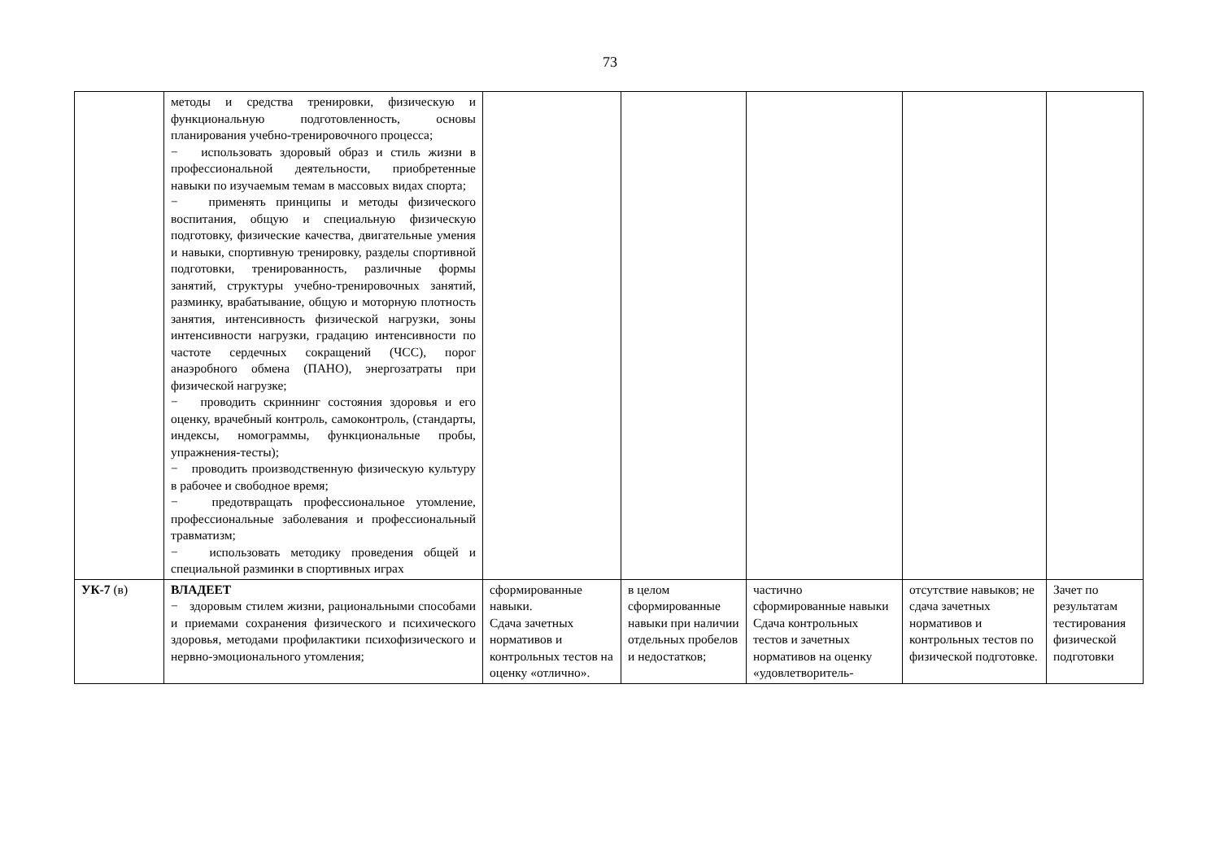73
| | методы и средства тренировки, физическую и функциональную подготовленность, основы планирования учебно-тренировочного процесса; − использовать здоровый образ и стиль жизни в профессиональной деятельности, приобретенные навыки по изучаемым темам в массовых видах спорта; − применять принципы и методы физического воспитания, общую и специальную физическую подготовку, физические качества, двигательные умения и навыки, спортивную тренировку, разделы спортивной подготовки, тренированность, различные формы занятий, структуры учебно-тренировочных занятий, разминку, врабатывание, общую и моторную плотность занятия, интенсивность физической нагрузки, зоны интенсивности нагрузки, градацию интенсивности по частоте сердечных сокращений (ЧСС), порог анаэробного обмена (ПАНО), энергозатраты при физической нагрузке; − проводить скриннинг состояния здоровья и его оценку, врачебный контроль, самоконтроль, (стандарты, индексы, номограммы, функциональные пробы, упражнения-тесты); − проводить производственную физическую культуру в рабочее и свободное время; − предотвращать профессиональное утомление, профессиональные заболевания и профессиональный травматизм; − использовать методику проведения общей и специальной разминки в спортивных играх | | | | | |
| УК-7 (в) | ВЛАДЕЕТ − здоровым стилем жизни, рациональными способами и приемами сохранения физического и психического здоровья, методами профилактики психофизического и нервно-эмоционального утомления; | сформированные навыки. Сдача зачетных нормативов и контрольных тестов на оценку «отлично». | в целом сформированные навыки при наличии отдельных пробелов и недостатков; | частично сформированные навыки Сдача контрольных тестов и зачетных нормативов на оценку «удовлетворитель- | отсутствие навыков; не сдача зачетных нормативов и контрольных тестов по физической подготовке. | Зачет по результатам тестирования физической подготовки |